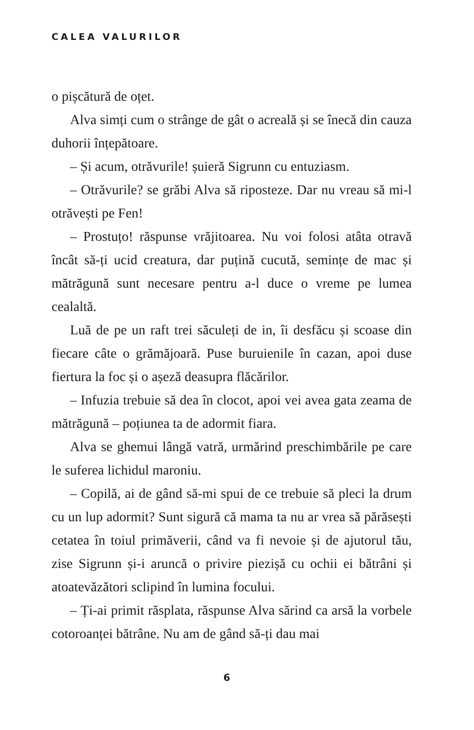CALEA VALURILOR
o pișcătură de oțet.
Alva simți cum o strânge de gât o acreală și se înecă din cauza duhorii înțepătoare.
– Și acum, otrăvurile! șuieră Sigrunn cu entuziasm.
– Otrăvurile? se grăbi Alva să riposteze. Dar nu vreau să mi-l otrăvești pe Fen!
– Prostuțo! răspunse vrăjitoarea. Nu voi folosi atâta otravă încât să-ți ucid creatura, dar puțină cucută, semințe de mac și mătrăgună sunt necesare pentru a-l duce o vreme pe lumea cealaltă.
Luă de pe un raft trei săculeți de in, îi desfăcu și scoase din fiecare câte o grămăjoară. Puse buruienile în cazan, apoi duse fiertura la foc și o așeză deasupra flăcărilor.
– Infuzia trebuie să dea în clocot, apoi vei avea gata zeama de mătrăgună – poțiunea ta de adormit fiara.
Alva se ghemui lângă vatră, urmărind preschimbările pe care le suferea lichidul maroniu.
– Copilă, ai de gând să-mi spui de ce trebuie să pleci la drum cu un lup adormit? Sunt sigură că mama ta nu ar vrea să părăsești cetatea în toiul primăverii, când va fi nevoie și de ajutorul tău, zise Sigrunn și-i aruncă o privire piezișă cu ochii ei bătrâni și atoatevăzători sclipind în lumina focului.
– Ți-ai primit răsplata, răspunse Alva sărind ca arsă la vorbele cotoroanței bătrâne. Nu am de gând să-ți dau mai
6